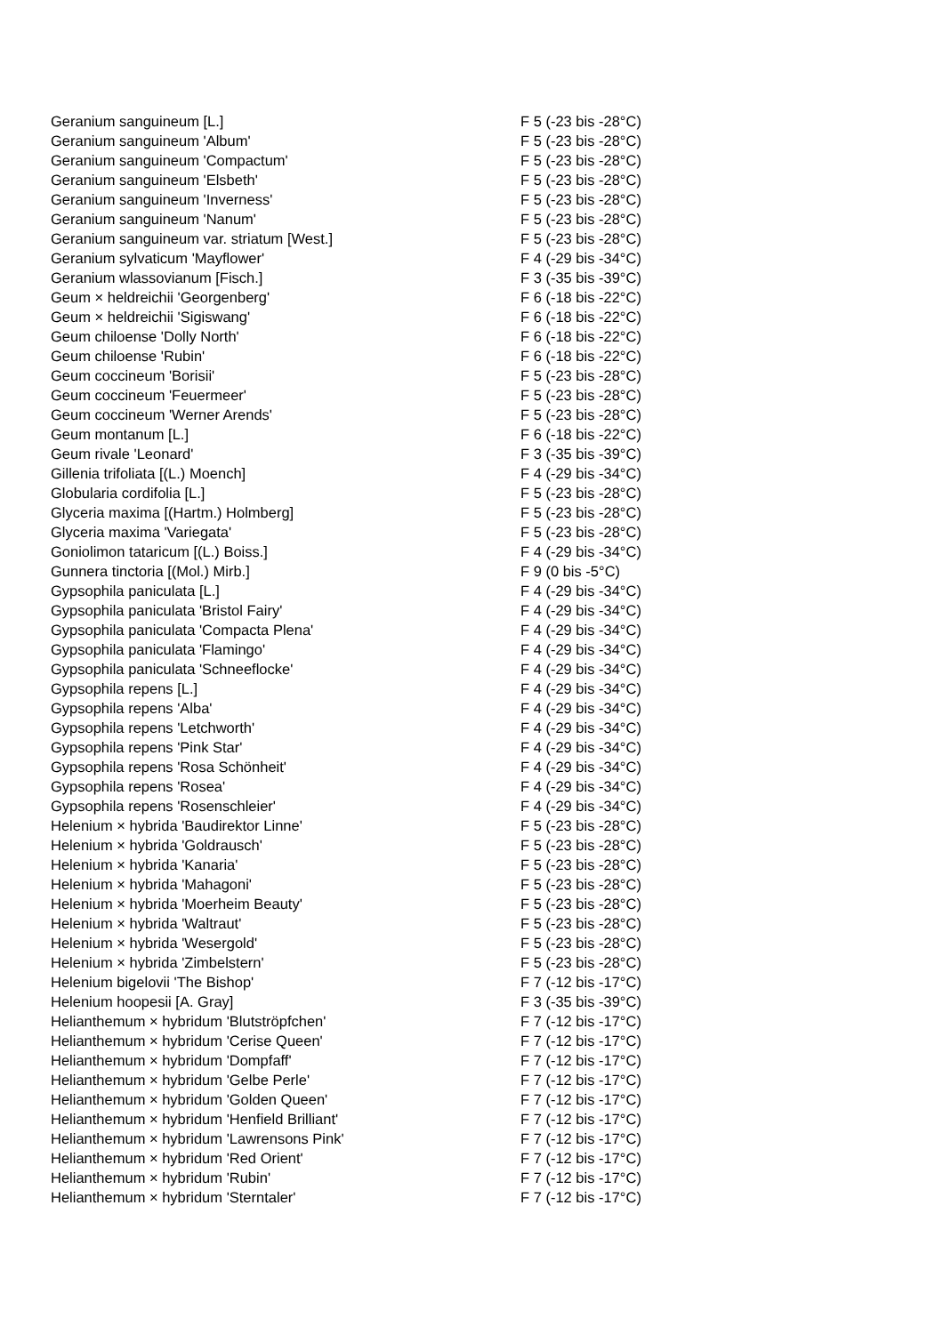| Geranium sanguineum [L.] | F 5 (-23 bis -28°C) |
| Geranium sanguineum 'Album' | F 5 (-23 bis -28°C) |
| Geranium sanguineum 'Compactum' | F 5 (-23 bis -28°C) |
| Geranium sanguineum 'Elsbeth' | F 5 (-23 bis -28°C) |
| Geranium sanguineum 'Inverness' | F 5 (-23 bis -28°C) |
| Geranium sanguineum 'Nanum' | F 5 (-23 bis -28°C) |
| Geranium sanguineum var. striatum [West.] | F 5 (-23 bis -28°C) |
| Geranium sylvaticum 'Mayflower' | F 4 (-29 bis -34°C) |
| Geranium wlassovianum [Fisch.] | F 3 (-35 bis -39°C) |
| Geum × heldreichii 'Georgenberg' | F 6 (-18 bis -22°C) |
| Geum × heldreichii 'Sigiswang' | F 6 (-18 bis -22°C) |
| Geum chiloense 'Dolly North' | F 6 (-18 bis -22°C) |
| Geum chiloense 'Rubin' | F 6 (-18 bis -22°C) |
| Geum coccineum 'Borisii' | F 5 (-23 bis -28°C) |
| Geum coccineum 'Feuermeer' | F 5 (-23 bis -28°C) |
| Geum coccineum 'Werner Arends' | F 5 (-23 bis -28°C) |
| Geum montanum [L.] | F 6 (-18 bis -22°C) |
| Geum rivale 'Leonard' | F 3 (-35 bis -39°C) |
| Gillenia trifoliata [(L.) Moench] | F 4 (-29 bis -34°C) |
| Globularia cordifolia [L.] | F 5 (-23 bis -28°C) |
| Glyceria maxima [(Hartm.) Holmberg] | F 5 (-23 bis -28°C) |
| Glyceria maxima 'Variegata' | F 5 (-23 bis -28°C) |
| Goniolimon tataricum [(L.) Boiss.] | F 4 (-29 bis -34°C) |
| Gunnera tinctoria [(Mol.) Mirb.] | F 9 (0 bis -5°C) |
| Gypsophila paniculata [L.] | F 4 (-29 bis -34°C) |
| Gypsophila paniculata 'Bristol Fairy' | F 4 (-29 bis -34°C) |
| Gypsophila paniculata 'Compacta Plena' | F 4 (-29 bis -34°C) |
| Gypsophila paniculata 'Flamingo' | F 4 (-29 bis -34°C) |
| Gypsophila paniculata 'Schneeflocke' | F 4 (-29 bis -34°C) |
| Gypsophila repens [L.] | F 4 (-29 bis -34°C) |
| Gypsophila repens 'Alba' | F 4 (-29 bis -34°C) |
| Gypsophila repens 'Letchworth' | F 4 (-29 bis -34°C) |
| Gypsophila repens 'Pink Star' | F 4 (-29 bis -34°C) |
| Gypsophila repens 'Rosa Schönheit' | F 4 (-29 bis -34°C) |
| Gypsophila repens 'Rosea' | F 4 (-29 bis -34°C) |
| Gypsophila repens 'Rosenschleier' | F 4 (-29 bis -34°C) |
| Helenium × hybrida 'Baudirektor Linne' | F 5 (-23 bis -28°C) |
| Helenium × hybrida 'Goldrausch' | F 5 (-23 bis -28°C) |
| Helenium × hybrida 'Kanaria' | F 5 (-23 bis -28°C) |
| Helenium × hybrida 'Mahagoni' | F 5 (-23 bis -28°C) |
| Helenium × hybrida 'Moerheim Beauty' | F 5 (-23 bis -28°C) |
| Helenium × hybrida 'Waltraut' | F 5 (-23 bis -28°C) |
| Helenium × hybrida 'Wesergold' | F 5 (-23 bis -28°C) |
| Helenium × hybrida 'Zimbelstern' | F 5 (-23 bis -28°C) |
| Helenium bigelovii 'The Bishop' | F 7 (-12 bis -17°C) |
| Helenium hoopesii [A. Gray] | F 3 (-35 bis -39°C) |
| Helianthemum × hybridum 'Blutströpfchen' | F 7 (-12 bis -17°C) |
| Helianthemum × hybridum 'Cerise Queen' | F 7 (-12 bis -17°C) |
| Helianthemum × hybridum 'Dompfaff' | F 7 (-12 bis -17°C) |
| Helianthemum × hybridum 'Gelbe Perle' | F 7 (-12 bis -17°C) |
| Helianthemum × hybridum 'Golden Queen' | F 7 (-12 bis -17°C) |
| Helianthemum × hybridum 'Henfield Brilliant' | F 7 (-12 bis -17°C) |
| Helianthemum × hybridum 'Lawrensons Pink' | F 7 (-12 bis -17°C) |
| Helianthemum × hybridum 'Red Orient' | F 7 (-12 bis -17°C) |
| Helianthemum × hybridum 'Rubin' | F 7 (-12 bis -17°C) |
| Helianthemum × hybridum 'Sterntaler' | F 7 (-12 bis -17°C) |